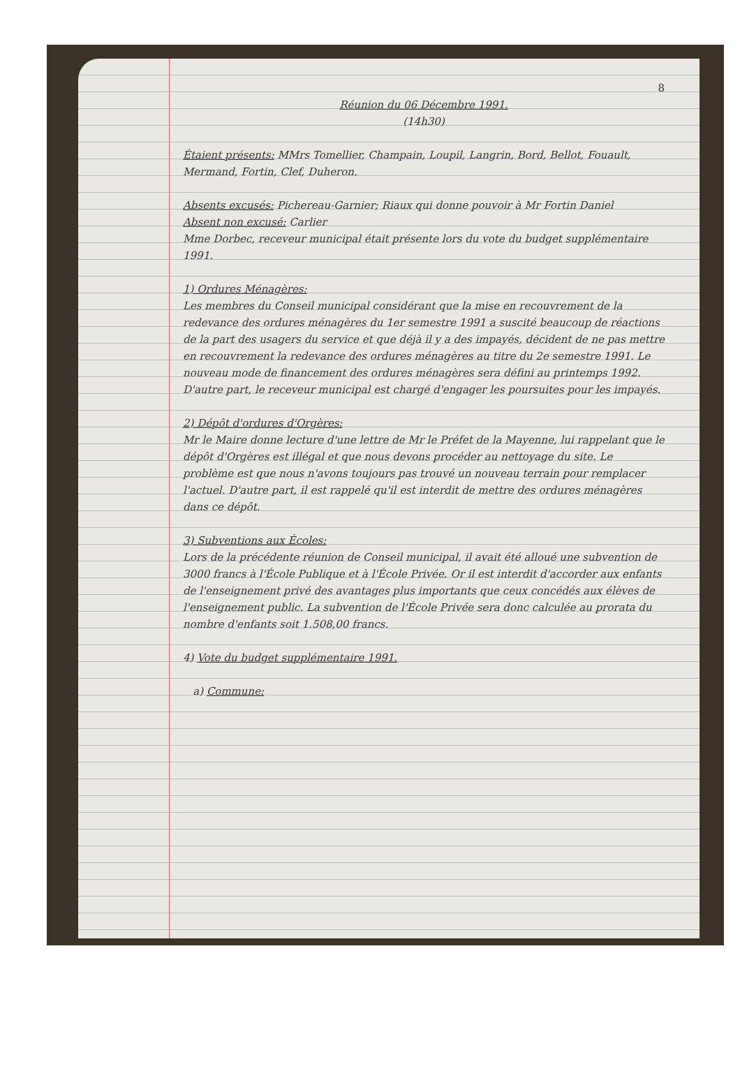8
Réunion du 06 Décembre 1991.
(14h30)
Étaient présents: MMrs Tomellier, Champain, Loupil, Langrin, Bord, Bellot, Fouault, Mermand, Fortin, Clef, Duheron.
Absents excusés: Pichereau-Garnier; Riaux qui donne pouvoir à Mr Fortin Daniel
Absent non excusé: Carlier
Mme Dorbec, receveur municipal était présente lors du vote du budget supplémentaire 1991.
1) Ordures Ménagères:
Les membres du Conseil municipal considérant que la mise en recouvrement de la redevance des ordures ménagères du 1er semestre 1991 a suscité beaucoup de réactions de la part des usagers du service et que déjà il y a des impayés, décident de ne pas mettre en recouvrement la redevance des ordures ménagères au titre du 2e semestre 1991. Le nouveau mode de financement des ordures ménagères sera défini au printemps 1992. D'autre part, le receveur municipal est chargé d'engager les poursuites pour les impayés.
2) Dépôt d'ordures d'Orgères:
Mr le Maire donne lecture d'une lettre de Mr le Préfet de la Mayenne, lui rappelant que le dépôt d'Orgères est illégal et que nous devons procéder au nettoyage du site. Le problème est que nous n'avons toujours pas trouvé un nouveau terrain pour remplacer l'actuel. D'autre part, il est rappelé qu'il est interdit de mettre des ordures ménagères dans ce dépôt.
3) Subventions aux Écoles:
Lors de la précédente réunion de Conseil municipal, il avait été alloué une subvention de 3000 francs à l'École Publique et à l'École Privée. Or il est interdit d'accorder aux enfants de l'enseignement privé des avantages plus importants que ceux concédés aux élèves de l'enseignement public. La subvention de l'École Privée sera donc calculée au prorata du nombre d'enfants soit 1.508,00 francs.
4) Vote du budget supplémentaire 1991.
a) Commune: